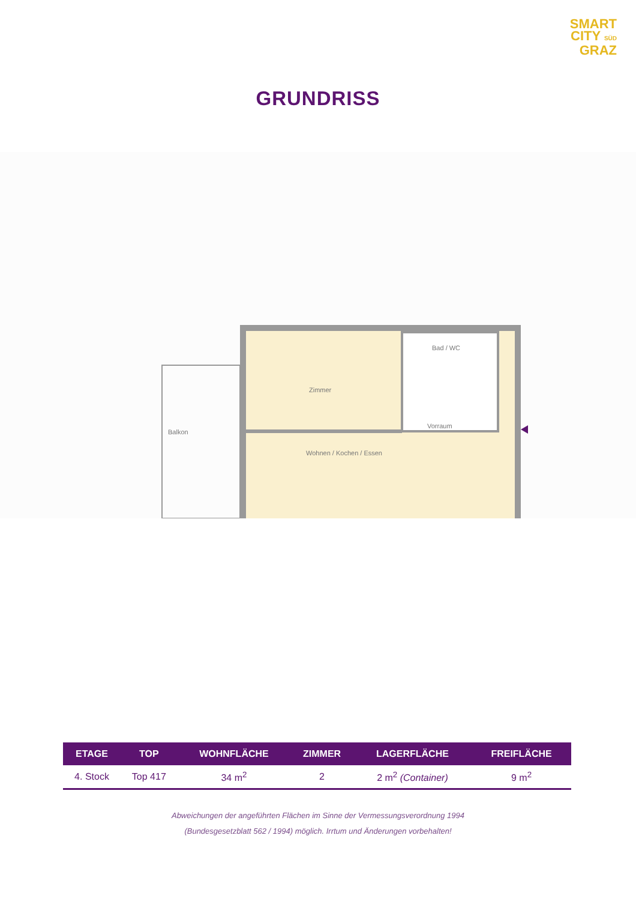SMART
CITY SÜD
GRAZ
GRUNDRISS
Bad / WC
Zimmer
Balkon
Vorraum
Wohnen / Kochen / Essen
| ETAGE | TOP | WOHNFLÄCHE | ZIMMER | LAGERFLÄCHE | FREIFLÄCHE |
| --- | --- | --- | --- | --- | --- |
| 4. Stock | Top 417 | 34 m<sup>2</sup> | 2 | 2 m<sup>2</sup> (Container) | 9 m<sup>2</sup> |
Abweichungen der angeführten Flächen im Sinne der Vermessungsverordnung 1994
(Bundesgesetzblatt 562 / 1994) möglich. Irrtum und Änderungen vorbehalten!